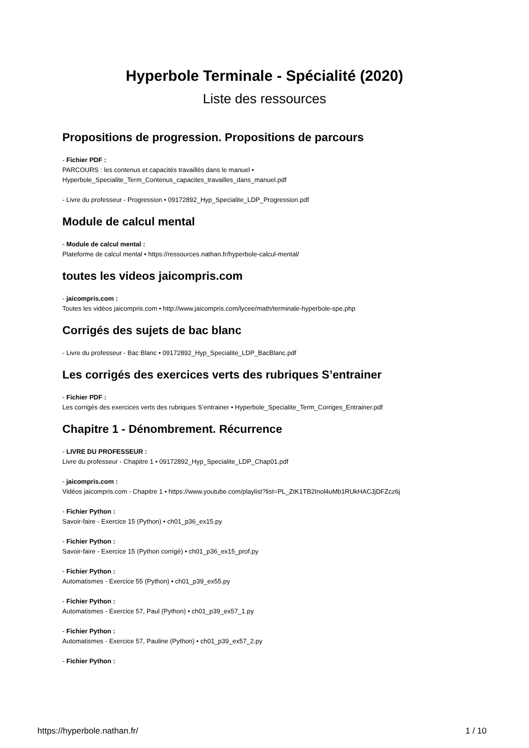Hyperbole Terminale - Spécialité (2020)
Liste des ressources
Propositions de progression. Propositions de parcours
- Fichier PDF :
PARCOURS : les contenus et capacités travaillés dans le manuel •
Hyperbole_Specialite_Term_Contenus_capacites_travailles_dans_manuel.pdf
- Livre du professeur - Progression • 09172892_Hyp_Specialite_LDP_Progression.pdf
Module de calcul mental
- Module de calcul mental :
Plateforme de calcul mental • https://ressources.nathan.fr/hyperbole-calcul-mental/
toutes les videos jaicompris.com
- jaicompris.com :
Toutes les vidéos jaicompris.com • http://www.jaicompris.com/lycee/math/terminale-hyperbole-spe.php
Corrigés des sujets de bac blanc
- Livre du professeur - Bac Blanc • 09172892_Hyp_Specialite_LDP_BacBlanc.pdf
Les corrigés des exercices verts des rubriques S’entrainer
- Fichier PDF :
Les corrigés des exercices verts des rubriques S’entrainer • Hyperbole_Specialite_Term_Corriges_Entrainer.pdf
Chapitre 1 - Dénombrement. Récurrence
- LIVRE DU PROFESSEUR :
Livre du professeur - Chapitre 1 • 09172892_Hyp_Specialite_LDP_Chap01.pdf
- jaicompris.com :
Vidéos jaicompris.com - Chapitre 1 • https://www.youtube.com/playlist?list=PL_ZtK1TB2Inol4uMb1RUkHACJjDFZcz6j
- Fichier Python :
Savoir-faire - Exercice 15 (Python) • ch01_p36_ex15.py
- Fichier Python :
Savoir-faire - Exercice 15 (Python corrigé) • ch01_p36_ex15_prof.py
- Fichier Python :
Automatismes - Exercice 55 (Python) • ch01_p39_ex55.py
- Fichier Python :
Automatismes - Exercice 57, Paul (Python) • ch01_p39_ex57_1.py
- Fichier Python :
Automatismes - Exercice 57, Pauline (Python) • ch01_p39_ex57_2.py
- Fichier Python :
https://hyperbole.nathan.fr/ 1 / 10